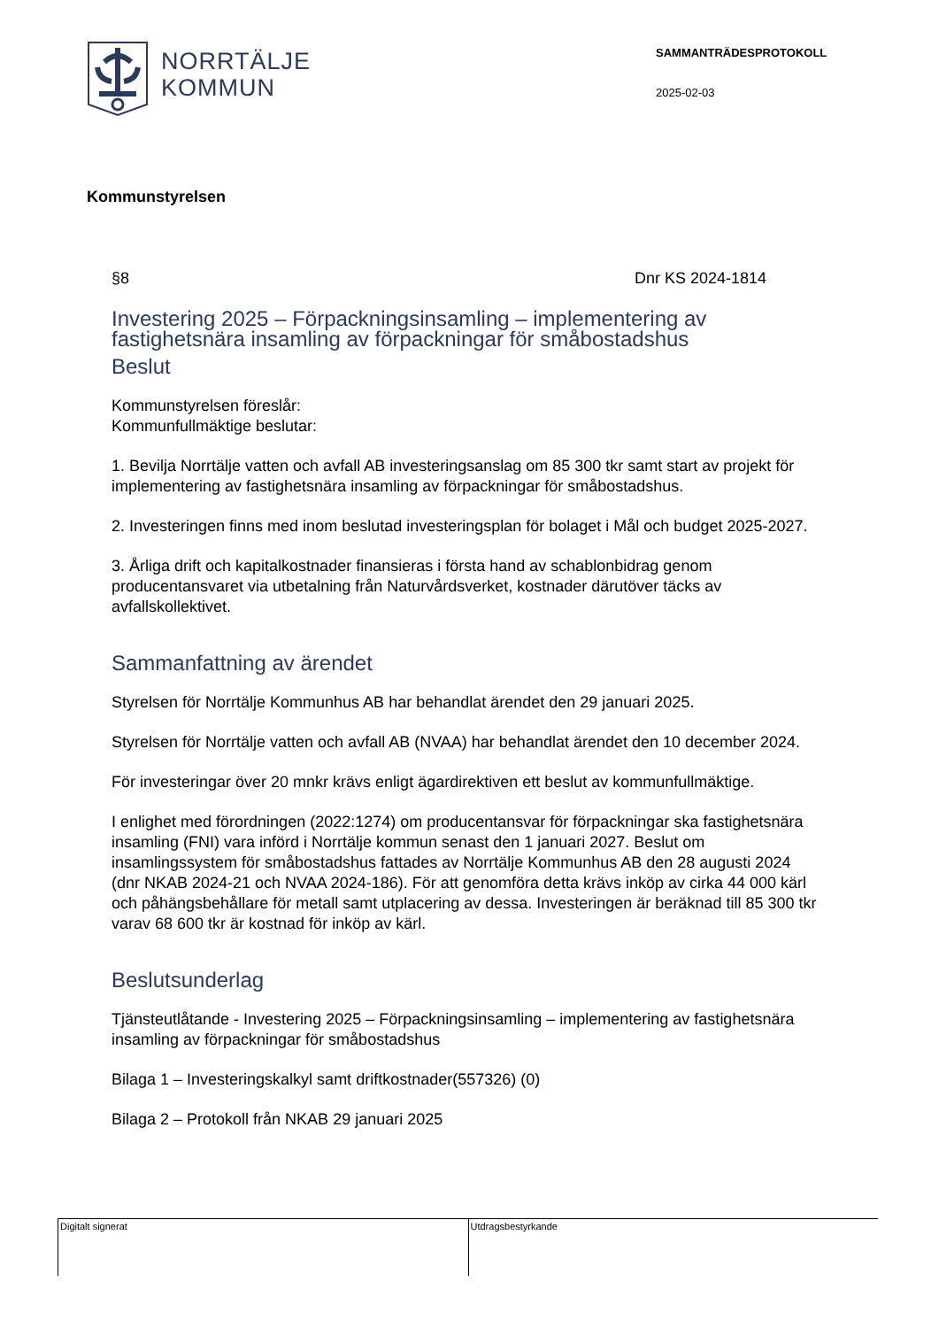NORRTÄLJE
KOMMUN
SAMMANTRÄDESPROTOKOLL
2025-02-03
Kommunstyrelsen
§8 Dnr KS 2024-1814
Investering 2025 – Förpackningsinsamling – implementering av fastighetsnära insamling av förpackningar för småbostadshus
Beslut
Kommunstyrelsen föreslår:
Kommunfullmäktige beslutar:
1. Bevilja Norrtälje vatten och avfall AB investeringsanslag om 85 300 tkr samt start av projekt för implementering av fastighetsnära insamling av förpackningar för småbostadshus.
2. Investeringen finns med inom beslutad investeringsplan för bolaget i Mål och budget 2025-2027.
3. Årliga drift och kapitalkostnader finansieras i första hand av schablonbidrag genom producentansvaret via utbetalning från Naturvårdsverket, kostnader därutöver täcks av avfallskollektivet.
Sammanfattning av ärendet
Styrelsen för Norrtälje Kommunhus AB har behandlat ärendet den 29 januari 2025.
Styrelsen för Norrtälje vatten och avfall AB (NVAA) har behandlat ärendet den 10 december 2024.
För investeringar över 20 mnkr krävs enligt ägardirektiven ett beslut av kommunfullmäktige.
I enlighet med förordningen (2022:1274) om producentansvar för förpackningar ska fastighetsnära insamling (FNI) vara införd i Norrtälje kommun senast den 1 januari 2027. Beslut om insamlingssystem för småbostadshus fattades av Norrtälje Kommunhus AB den 28 augusti 2024 (dnr NKAB 2024-21 och NVAA 2024-186). För att genomföra detta krävs inköp av cirka 44 000 kärl och påhängsbehållare för metall samt utplacering av dessa. Investeringen är beräknad till 85 300 tkr varav 68 600 tkr är kostnad för inköp av kärl.
Beslutsunderlag
Tjänsteutlåtande - Investering 2025 – Förpackningsinsamling – implementering av fastighetsnära insamling av förpackningar för småbostadshus
Bilaga 1 – Investeringskalkyl samt driftkostnader(557326) (0)
Bilaga 2 – Protokoll från NKAB 29 januari 2025
Digitalt signerat Utdragsbestyrkande